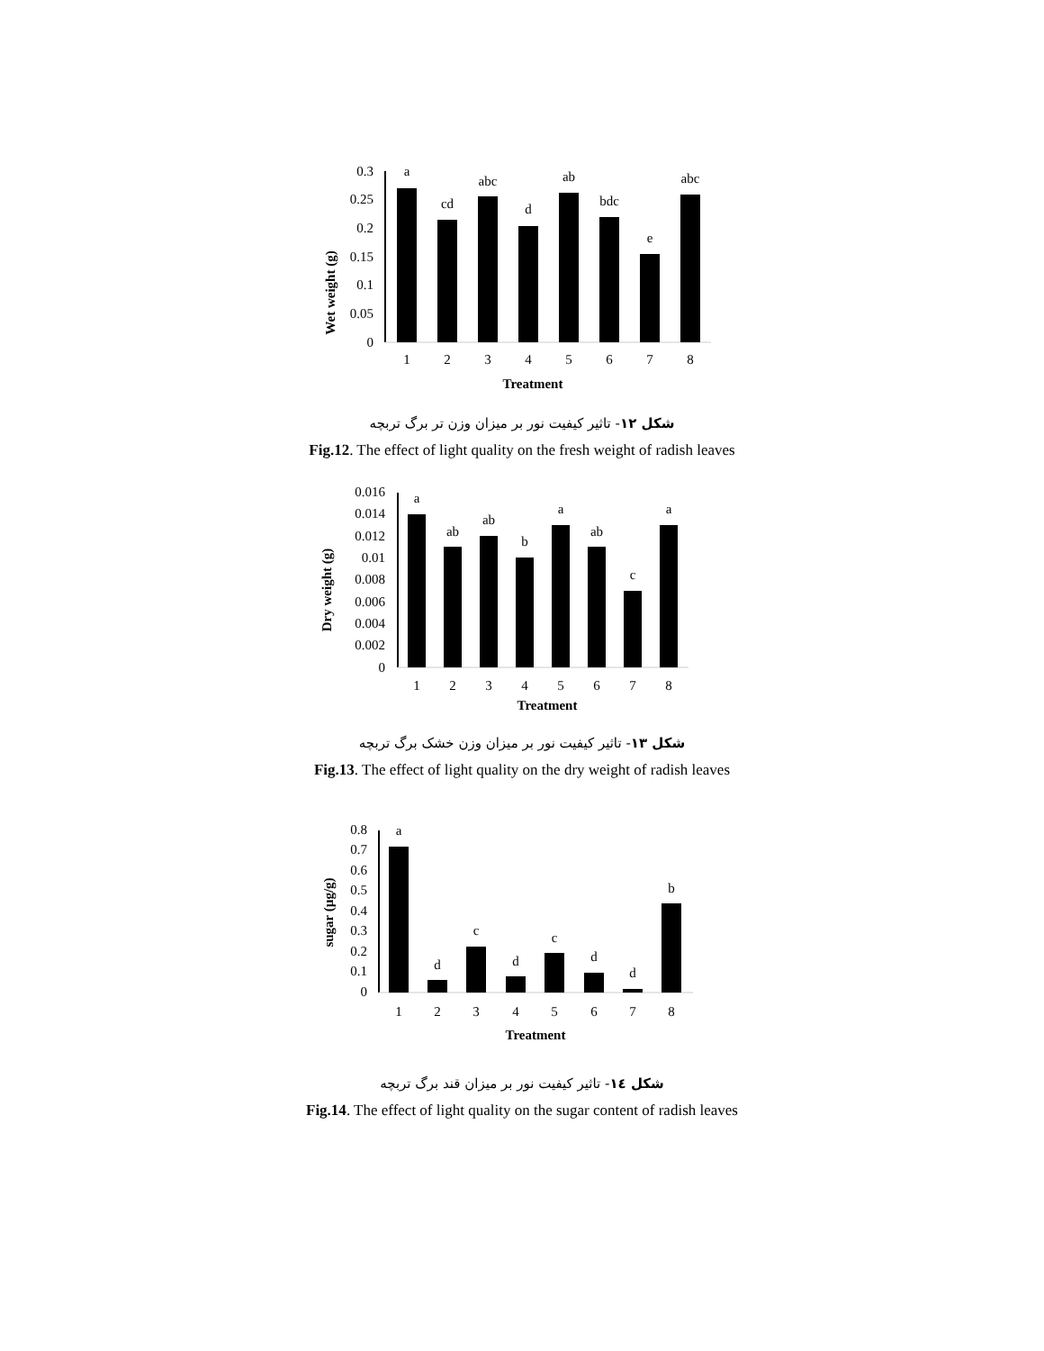Wet weight (g)
0.3
0.25
0.2
0.15
0.1
0.05
0
a
cd
abc
d
ab
bdc
e
abc
1
2
3
4
5
6
7
8
Treatment
شکل ۱۲- تاثیر کیفیت نور بر میزان وزن تر برگ تربچه
Fig.12. The effect of light quality on the fresh weight of radish leaves
Dry weight (g)
0.016
0.014
0.012
0.01
0.008
0.006
0.004
0.002
0
a
ab
ab
b
a
ab
c
a
1
2
3
4
5
6
7
8
Treatment
شکل ۱۳- تاثیر کیفیت نور بر میزان وزن خشک برگ تربچه
Fig.13. The effect of light quality on the dry weight of radish leaves
sugar (µg/g)
0.8
0.7
0.6
0.5
0.4
0.3
0.2
0.1
0
a
d
c
d
c
d
d
b
1
2
3
4
5
6
7
8
Treatment
شکل ١٤- تاثیر کیفیت نور بر میزان قند برگ تربچه
Fig.14. The effect of light quality on the sugar content of radish leaves